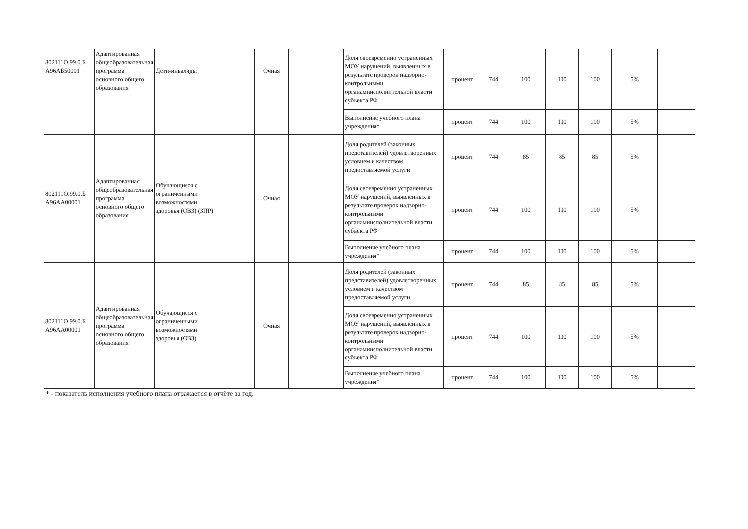| 802111О.99.0.Б А96АБ50001 | Адаптированная общеобразовательная программа основного общего образования | Дети-инвалиды | | Очная | | Доля своевременно устраненных МОУ нарушений, выявленных в результате проверок надзорно-контрольными органамиисполнительной власти субъекта РФ | процент | 744 | 100 | 100 | 100 | 5% | |
| | | | | | | Выполнение учебного плана учреждения* | процент | 744 | 100 | 100 | 100 | 5% | |
| 802111О.99.0.Б А96АА00001 | Адаптированная общеобразовательная программа основного общего образования | Обучающиеся с ограниченными возможностями здоровья (ОВЗ) (ЗПР) | | Очная | | Доля родителей (законных представителей) удовлетворенных условием и качеством предоставляемой услуги | процент | 744 | 85 | 85 | 85 | 5% | |
| | | | | | | Доля своевременно устраненных МОУ нарушений, выявленных в результате проверок надзорно-контрольными органамиисполнительной власти субъекта РФ | процент | 744 | 100 | 100 | 100 | 5% | |
| | | | | | | Выполнение учебного плана учреждения* | процент | 744 | 100 | 100 | 100 | 5% | |
| 802111О.99.0.Б А96АА00001 | Адаптированная общеобразовательная программа основного общего образования | Обучающиеся с ограниченными возможностями здоровья (ОВЗ) | | Очная | | Доля родителей (законных представителей) удовлетворенных условием и качеством предоставляемой услуги | процент | 744 | 85 | 85 | 85 | 5% | |
| | | | | | | Доля своевременно устраненных МОУ нарушений, выявленных в результате проверок надзорно-контрольными органамиисполнительной власти субъекта РФ | процент | 744 | 100 | 100 | 100 | 5% | |
| | | | | | | Выполнение учебного плана учреждения* | процент | 744 | 100 | 100 | 100 | 5% | |
* - показатель исполнения учебного плана отражается в отчёте за год.